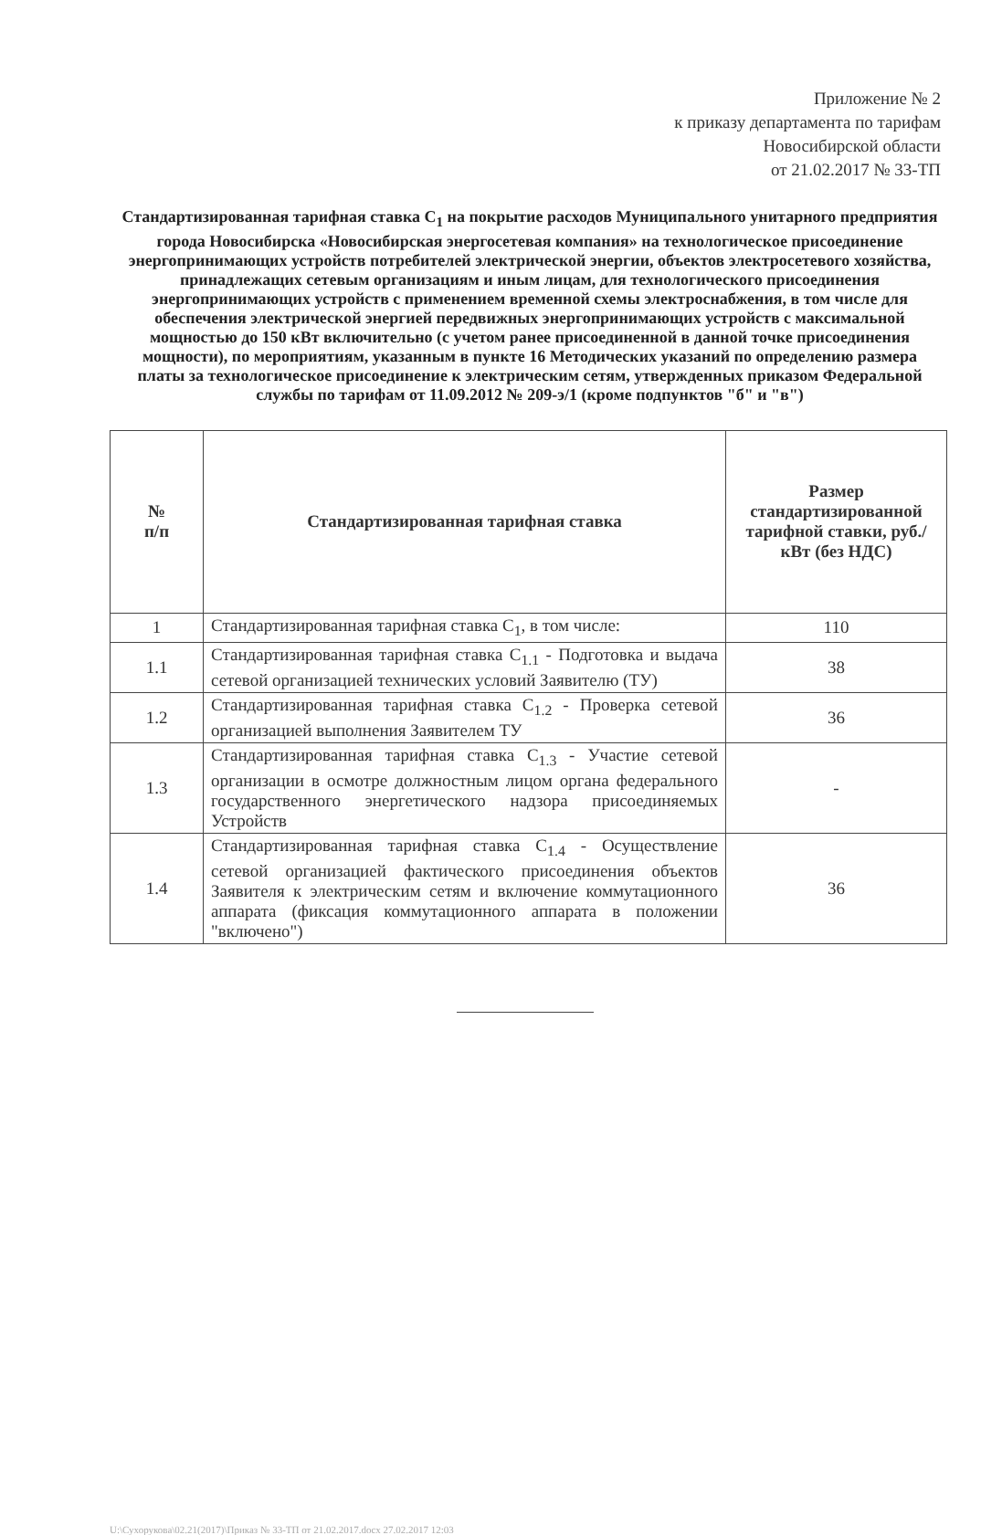Приложение № 2
к приказу департамента по тарифам
Новосибирской области
от 21.02.2017 № 33-ТП
Стандартизированная тарифная ставка С<sub>1</sub> на покрытие расходов Муниципального унитарного предприятия города Новосибирска «Новосибирская энергосетевая компания» на технологическое присоединение энергопринимающих устройств потребителей электрической энергии, объектов электросетевого хозяйства, принадлежащих сетевым организациям и иным лицам, для технологического присоединения энергопринимающих устройств с применением временной схемы электроснабжения, в том числе для обеспечения электрической энергией передвижных энергопринимающих устройств с максимальной мощностью до 150 кВт включительно (с учетом ранее присоединенной в данной точке присоединения мощности), по мероприятиям, указанным в пункте 16 Методических указаний по определению размера платы за технологическое присоединение к электрическим сетям, утвержденных приказом Федеральной службы по тарифам от 11.09.2012 № 209-э/1 (кроме подпунктов "б" и "в")
| № п/п | Стандартизированная тарифная ставка | Размер стандартизированной тарифной ставки, руб./кВт (без НДС) |
| --- | --- | --- |
| 1 | Стандартизированная тарифная ставка С<sub>1</sub>, в том числе: | 110 |
| 1.1 | Стандартизированная тарифная ставка С<sub>1.1</sub> - Подготовка и выдача сетевой организацией технических условий Заявителю (ТУ) | 38 |
| 1.2 | Стандартизированная тарифная ставка С<sub>1.2</sub> - Проверка сетевой организацией выполнения Заявителем ТУ | 36 |
| 1.3 | Стандартизированная тарифная ставка С<sub>1.3</sub> - Участие сетевой организации в осмотре должностным лицом органа федерального государственного энергетического надзора присоединяемых Устройств | - |
| 1.4 | Стандартизированная тарифная ставка С<sub>1.4</sub> - Осуществление сетевой организацией фактического присоединения объектов Заявителя к электрическим сетям и включение коммутационного аппарата (фиксация коммутационного аппарата в положении "включено") | 36 |
U:\Сухорукова\02.21(2017)\Приказ № 33-ТП от 21.02.2017.docx 27.02.2017 12:03